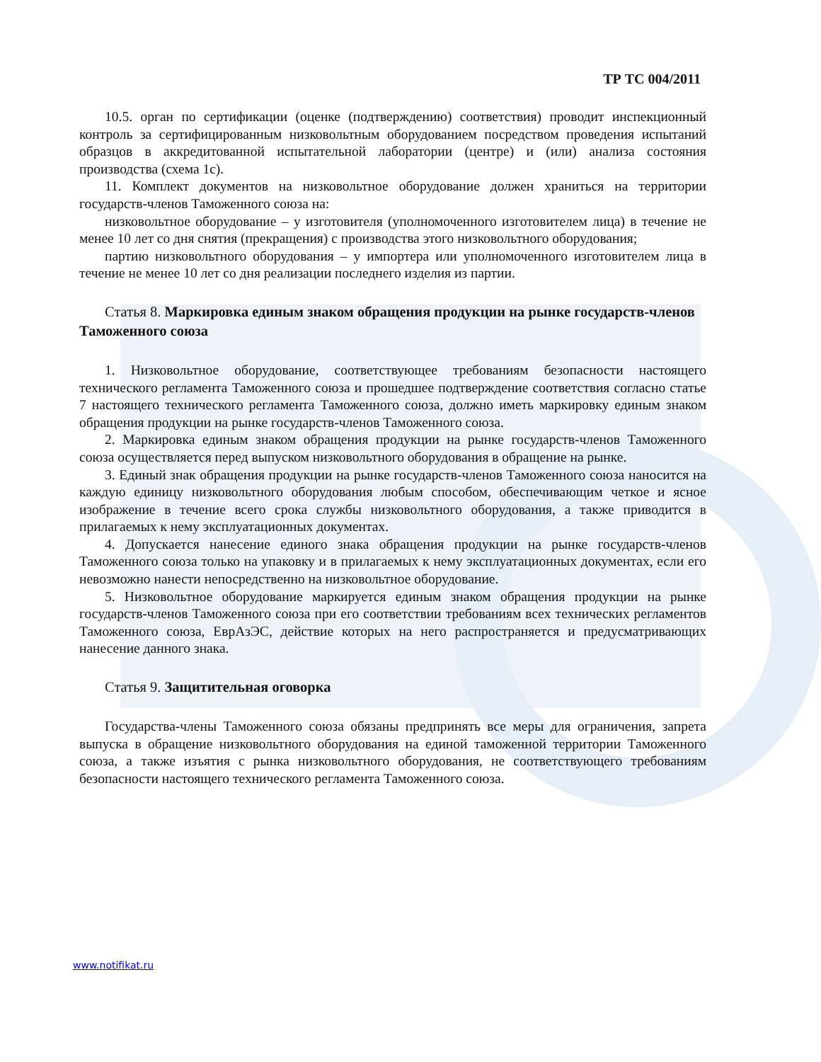ТР ТС 004/2011
10.5. орган по сертификации (оценке (подтверждению) соответствия) проводит инспекционный контроль за сертифицированным низковольтным оборудованием посредством проведения испытаний образцов в аккредитованной испытательной лаборатории (центре) и (или) анализа состояния производства (схема 1с).
11. Комплект документов на низковольтное оборудование должен храниться на территории государств-членов Таможенного союза на:
низковольтное оборудование – у изготовителя (уполномоченного изготовителем лица) в течение не менее 10 лет со дня снятия (прекращения) с производства этого низковольтного оборудования;
партию низковольтного оборудования – у импортера или уполномоченного изготовителем лица в течение не менее 10 лет со дня реализации последнего изделия из партии.
Статья 8. Маркировка единым знаком обращения продукции на рынке государств-членов Таможенного союза
1. Низковольтное оборудование, соответствующее требованиям безопасности настоящего технического регламента Таможенного союза и прошедшее подтверждение соответствия согласно статье 7 настоящего технического регламента Таможенного союза, должно иметь маркировку единым знаком обращения продукции на рынке государств-членов Таможенного союза.
2. Маркировка единым знаком обращения продукции на рынке государств-членов Таможенного союза осуществляется перед выпуском низковольтного оборудования в обращение на рынке.
3. Единый знак обращения продукции на рынке государств-членов Таможенного союза наносится на каждую единицу низковольтного оборудования любым способом, обеспечивающим четкое и ясное изображение в течение всего срока службы низковольтного оборудования, а также приводится в прилагаемых к нему эксплуатационных документах.
4. Допускается нанесение единого знака обращения продукции на рынке государств-членов Таможенного союза только на упаковку и в прилагаемых к нему эксплуатационных документах, если его невозможно нанести непосредственно на низковольтное оборудование.
5. Низковольтное оборудование маркируется единым знаком обращения продукции на рынке государств-членов Таможенного союза при его соответствии требованиям всех технических регламентов Таможенного союза, ЕврАзЭС, действие которых на него распространяется и предусматривающих нанесение данного знака.
Статья 9. Защитительная оговорка
Государства-члены Таможенного союза обязаны предпринять все меры для ограничения, запрета выпуска в обращение низковольтного оборудования на единой таможенной территории Таможенного союза, а также изъятия с рынка низковольтного оборудования, не соответствующего требованиям безопасности настоящего технического регламента Таможенного союза.
www.notifikat.ru